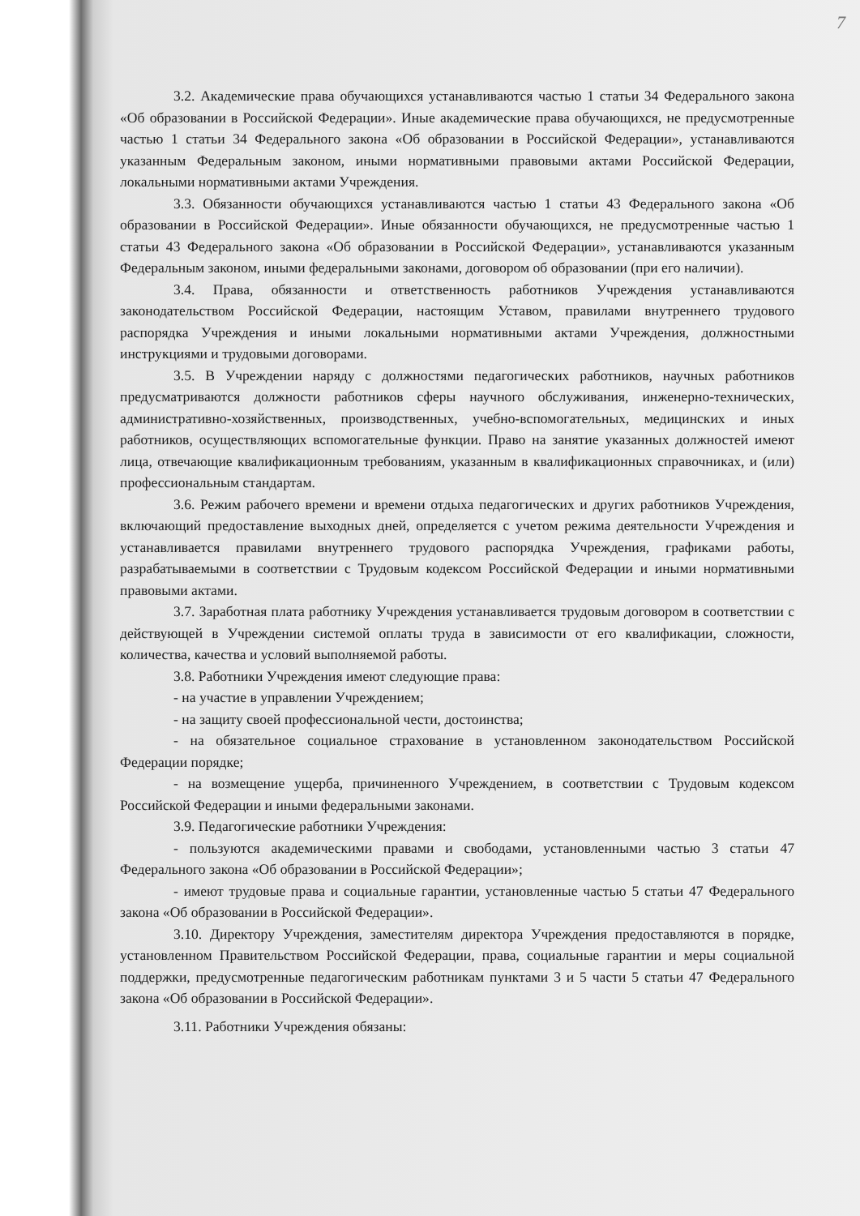7
3.2. Академические права обучающихся устанавливаются частью 1 статьи 34 Федерального закона «Об образовании в Российской Федерации». Иные академические права обучающихся, не предусмотренные частью 1 статьи 34 Федерального закона «Об образовании в Российской Федерации», устанавливаются указанным Федеральным законом, иными нормативными правовыми актами Российской Федерации, локальными нормативными актами Учреждения.
3.3. Обязанности обучающихся устанавливаются частью 1 статьи 43 Федерального закона «Об образовании в Российской Федерации». Иные обязанности обучающихся, не предусмотренные частью 1 статьи 43 Федерального закона «Об образовании в Российской Федерации», устанавливаются указанным Федеральным законом, иными федеральными законами, договором об образовании (при его наличии).
3.4. Права, обязанности и ответственность работников Учреждения устанавливаются законодательством Российской Федерации, настоящим Уставом, правилами внутреннего трудового распорядка Учреждения и иными локальными нормативными актами Учреждения, должностными инструкциями и трудовыми договорами.
3.5. В Учреждении наряду с должностями педагогических работников, научных работников предусматриваются должности работников сферы научного обслуживания, инженерно-технических, административно-хозяйственных, производственных, учебно-вспомогательных, медицинских и иных работников, осуществляющих вспомогательные функции. Право на занятие указанных должностей имеют лица, отвечающие квалификационным требованиям, указанным в квалификационных справочниках, и (или) профессиональным стандартам.
3.6. Режим рабочего времени и времени отдыха педагогических и других работников Учреждения, включающий предоставление выходных дней, определяется с учетом режима деятельности Учреждения и устанавливается правилами внутреннего трудового распорядка Учреждения, графиками работы, разрабатываемыми в соответствии с Трудовым кодексом Российской Федерации и иными нормативными правовыми актами.
3.7. Заработная плата работнику Учреждения устанавливается трудовым договором в соответствии с действующей в Учреждении системой оплаты труда в зависимости от его квалификации, сложности, количества, качества и условий выполняемой работы.
3.8. Работники Учреждения имеют следующие права:
- на участие в управлении Учреждением;
- на защиту своей профессиональной чести, достоинства;
- на обязательное социальное страхование в установленном законодательством Российской Федерации порядке;
- на возмещение ущерба, причиненного Учреждением, в соответствии с Трудовым кодексом Российской Федерации и иными федеральными законами.
3.9. Педагогические работники Учреждения:
- пользуются академическими правами и свободами, установленными частью 3 статьи 47 Федерального закона «Об образовании в Российской Федерации»;
- имеют трудовые права и социальные гарантии, установленные частью 5 статьи 47 Федерального закона «Об образовании в Российской Федерации».
3.10. Директору Учреждения, заместителям директора Учреждения предоставляются в порядке, установленном Правительством Российской Федерации, права, социальные гарантии и меры социальной поддержки, предусмотренные педагогическим работникам пунктами 3 и 5 части 5 статьи 47 Федерального закона «Об образовании в Российской Федерации».
3.11. Работники Учреждения обязаны: